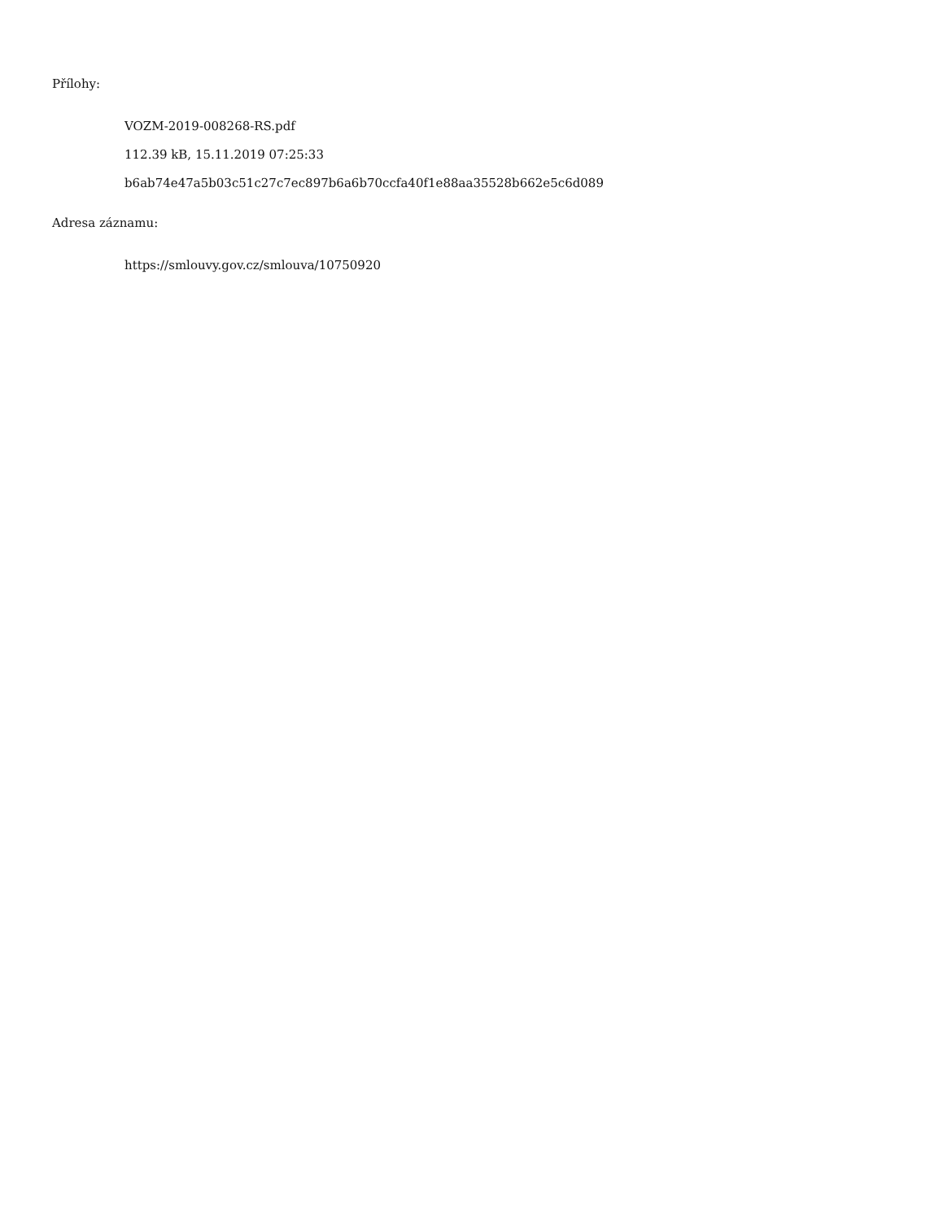Přílohy:
VOZM-2019-008268-RS.pdf
112.39 kB, 15.11.2019 07:25:33
b6ab74e47a5b03c51c27c7ec897b6a6b70ccfa40f1e88aa35528b662e5c6d089
Adresa záznamu:
https://smlouvy.gov.cz/smlouva/10750920